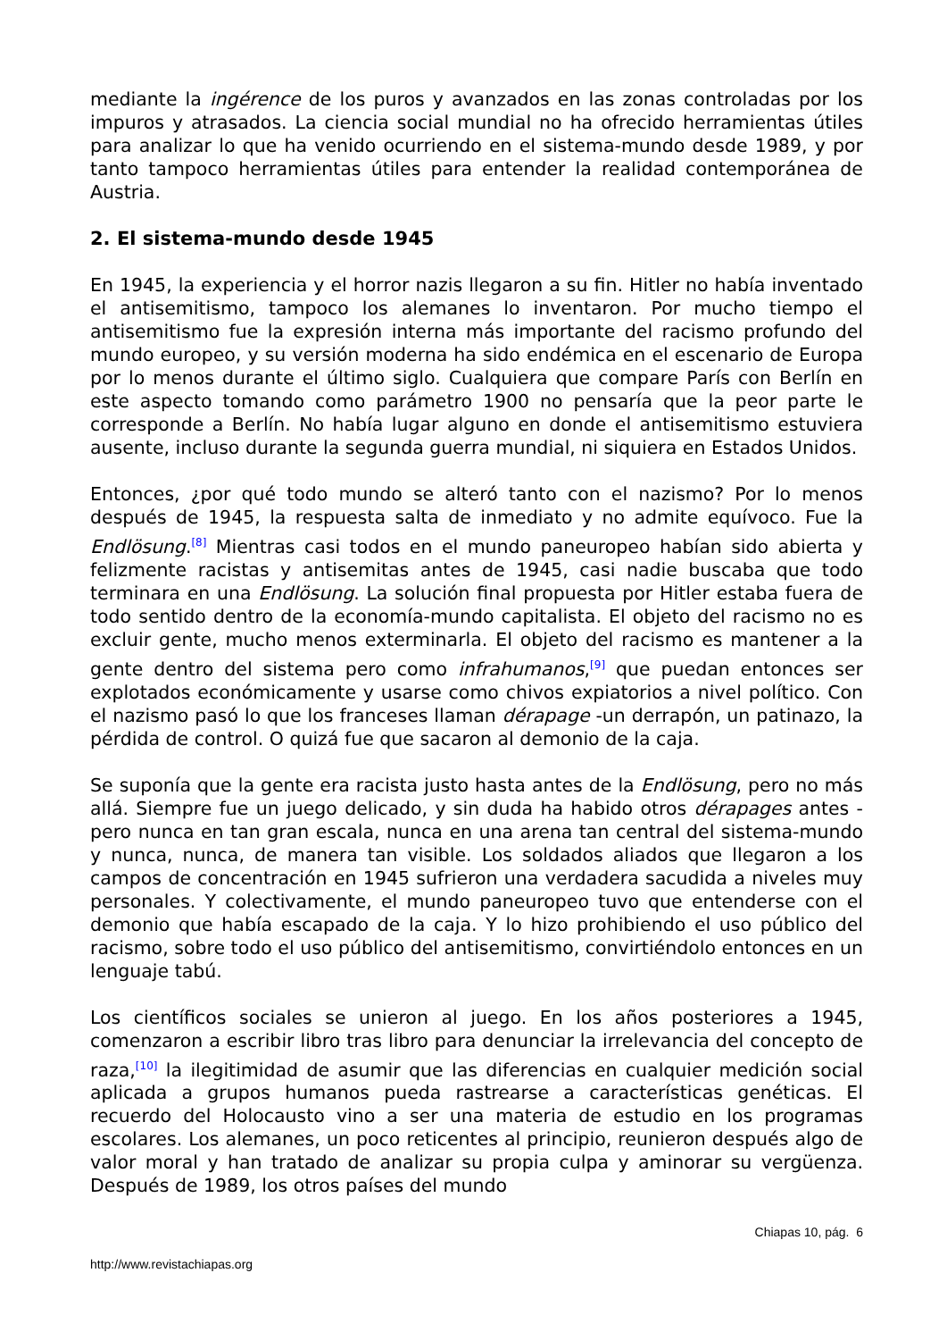mediante la ingérence de los puros y avanzados en las zonas controladas por los impuros y atrasados. La ciencia social mundial no ha ofrecido herramientas útiles para analizar lo que ha venido ocurriendo en el sistema-mundo desde 1989, y por tanto tampoco herramientas útiles para entender la realidad contemporánea de Austria.
2. El sistema-mundo desde 1945
En 1945, la experiencia y el horror nazis llegaron a su fin. Hitler no había inventado el antisemitismo, tampoco los alemanes lo inventaron. Por mucho tiempo el antisemitismo fue la expresión interna más importante del racismo profundo del mundo europeo, y su versión moderna ha sido endémica en el escenario de Europa por lo menos durante el último siglo. Cualquiera que compare París con Berlín en este aspecto tomando como parámetro 1900 no pensaría que la peor parte le corresponde a Berlín. No había lugar alguno en donde el antisemitismo estuviera ausente, incluso durante la segunda guerra mundial, ni siquiera en Estados Unidos.
Entonces, ¿por qué todo mundo se alteró tanto con el nazismo? Por lo menos después de 1945, la respuesta salta de inmediato y no admite equívoco. Fue la Endlösung.<sup>[8]</sup> Mientras casi todos en el mundo paneuropeo habían sido abierta y felizmente racistas y antisemitas antes de 1945, casi nadie buscaba que todo terminara en una Endlösung. La solución final propuesta por Hitler estaba fuera de todo sentido dentro de la economía-mundo capitalista. El objeto del racismo no es excluir gente, mucho menos exterminarla. El objeto del racismo es mantener a la gente dentro del sistema pero como infrahumanos,<sup>[9]</sup> que puedan entonces ser explotados económicamente y usarse como chivos expiatorios a nivel político. Con el nazismo pasó lo que los franceses llaman dérapage -un derrapón, un patinazo, la pérdida de control. O quizá fue que sacaron al demonio de la caja.
Se suponía que la gente era racista justo hasta antes de la Endlösung, pero no más allá. Siempre fue un juego delicado, y sin duda ha habido otros dérapages antes -pero nunca en tan gran escala, nunca en una arena tan central del sistema-mundo y nunca, nunca, de manera tan visible. Los soldados aliados que llegaron a los campos de concentración en 1945 sufrieron una verdadera sacudida a niveles muy personales. Y colectivamente, el mundo paneuropeo tuvo que entenderse con el demonio que había escapado de la caja. Y lo hizo prohibiendo el uso público del racismo, sobre todo el uso público del antisemitismo, convirtiéndolo entonces en un lenguaje tabú.
Los científicos sociales se unieron al juego. En los años posteriores a 1945, comenzaron a escribir libro tras libro para denunciar la irrelevancia del concepto de raza,<sup>[10]</sup> la ilegitimidad de asumir que las diferencias en cualquier medición social aplicada a grupos humanos pueda rastrearse a características genéticas. El recuerdo del Holocausto vino a ser una materia de estudio en los programas escolares. Los alemanes, un poco reticentes al principio, reunieron después algo de valor moral y han tratado de analizar su propia culpa y aminorar su vergüenza. Después de 1989, los otros países del mundo
Chiapas 10, pág. 6
http://www.revistachiapas.org